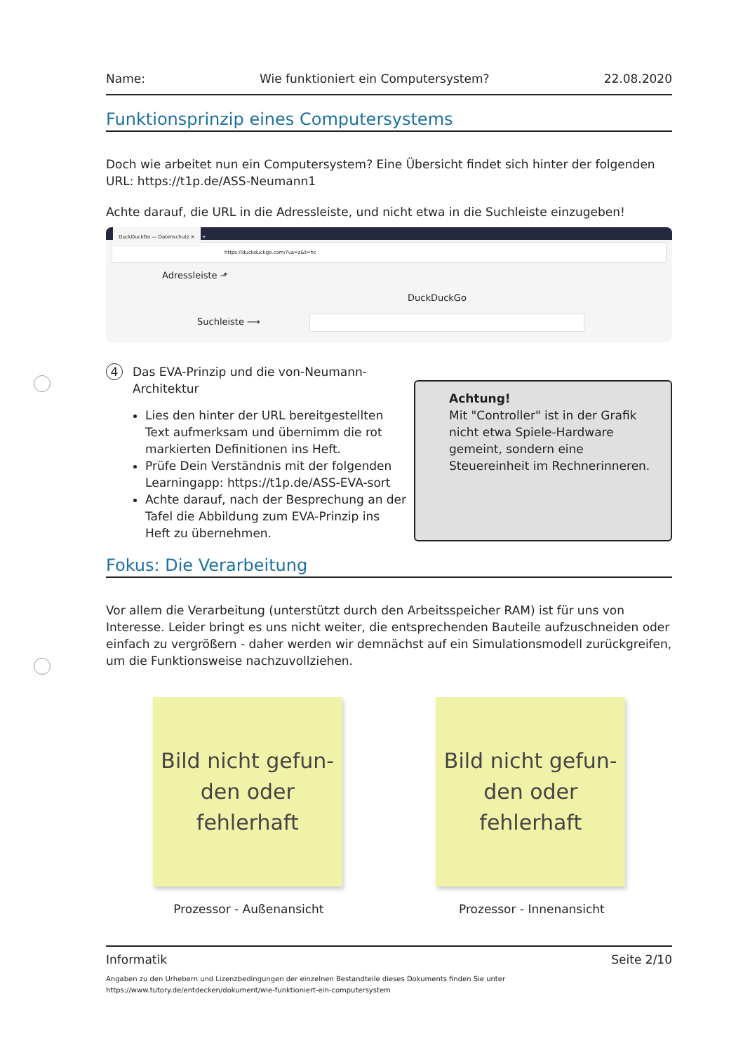Name: Wie funktioniert ein Computersystem? 22.08.2020
Funktionsprinzip eines Computersystems
Doch wie arbeitet nun ein Computersystem? Eine Übersicht findet sich hinter der folgenden URL: https://t1p.de/ASS-Neumann1
Achte darauf, die URL in die Adressleiste, und nicht etwa in die Suchleiste einzugeben!
DuckDuckGo — Datenschutz ✕ +
https://duckduckgo.com/?va=z&t=hc
Adressleiste ⬏
DuckDuckGo
Suchleiste ⟶
4
Das EVA-Prinzip und die von-Neumann-
Architektur
Lies den hinter der URL bereitgestellten Text aufmerksam und übernimm die rot markierten Definitionen ins Heft.
Prüfe Dein Verständnis mit der folgenden Learningapp: https://t1p.de/ASS-EVA-sort
Achte darauf, nach der Besprechung an der Tafel die Abbildung zum EVA-Prinzip ins Heft zu übernehmen.
Achtung!
Mit "Controller" ist in der Grafik nicht etwa Spiele-Hardware gemeint, sondern eine Steuereinheit im Rechnerinneren.
Fokus: Die Verarbeitung
Vor allem die Verarbeitung (unterstützt durch den Arbeitsspeicher RAM) ist für uns von Interesse. Leider bringt es uns nicht weiter, die entsprechenden Bauteile aufzuschneiden oder einfach zu vergrößern - daher werden wir demnächst auf ein Simulationsmodell zurückgreifen, um die Funktionsweise nachzuvollziehen.
Bild nicht gefun-
den oder
fehlerhaft
Bild nicht gefun-
den oder
fehlerhaft
Prozessor - Außenansicht Prozessor - Innenansicht
Informatik Seite 2/10
Angaben zu den Urhebern und Lizenzbedingungen der einzelnen Bestandteile dieses Dokuments finden Sie unter
https://www.tutory.de/entdecken/dokument/wie-funktioniert-ein-computersystem